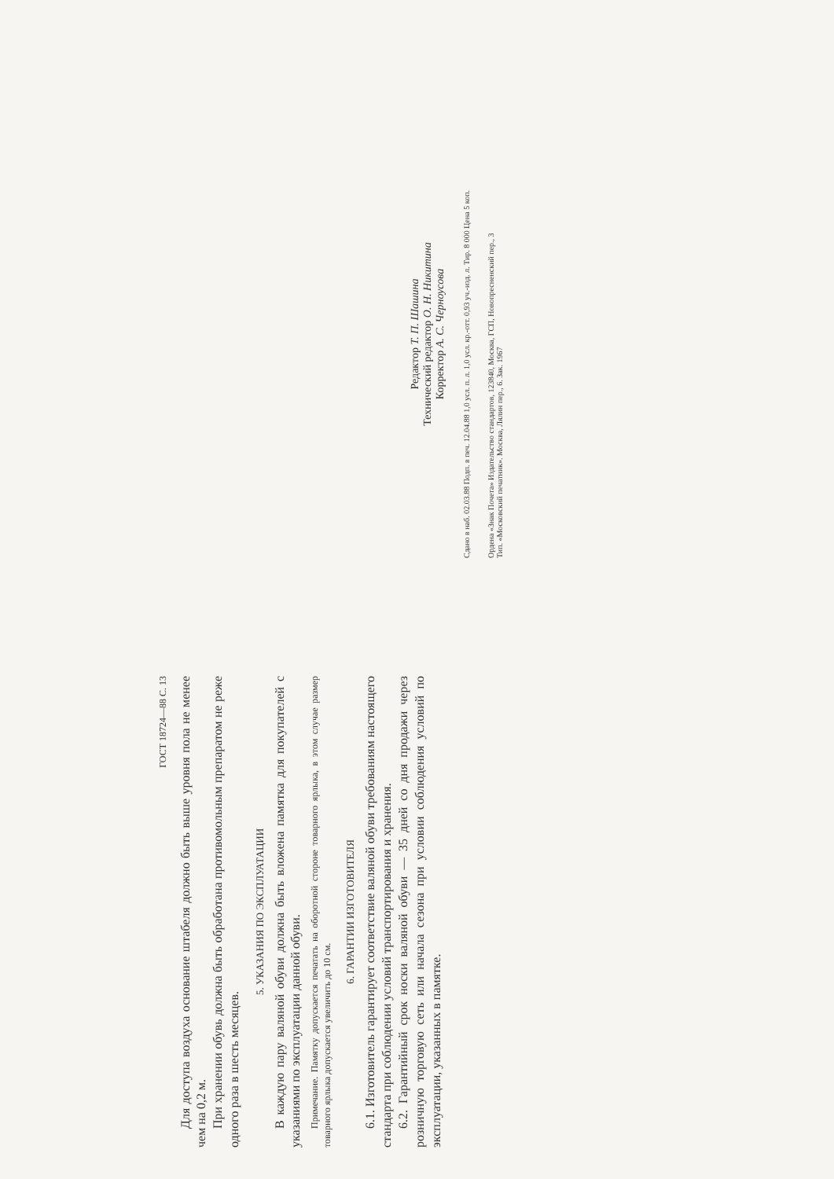ГОСТ 18724—88 С. 13
Для доступа воздуха основание штабеля должно быть выше уровня пола не менее чем на 0,2 м.
При хранении обувь должна быть обработана противомольным препаратом не реже одного раза в шесть месяцев.
5. УКАЗАНИЯ ПО ЭКСПЛУАТАЦИИ
В каждую пару валяной обуви должна быть вложена памятка для покупателей с указаниями по эксплуатации данной обуви.
Примечание. Памятку допускается печатать на оборотной стороне товарного ярлыка, в этом случае размер товарного ярлыка допускается увеличить до 10 см.
6. ГАРАНТИИ ИЗГОТОВИТЕЛЯ
6.1. Изготовитель гарантирует соответствие валяной обуви требованиям настоящего стандарта при соблюдении условий транспортирования и хранения.
6.2. Гарантийный срок носки валяной обуви — 35 дней со дня продажи через розничную торговую сеть или начала сезона при условии соблюдения условий по эксплуатации, указанных в памятке.
Редактор Т. П. Шашина
Технический редактор О. Н. Никитина
Корректор А. С. Черноусова
Сдано в наб. 02.03.88 Подп. в печ. 12.04.88 1,0 усл. п. л. 1,0 усл. кр.-отт. 0,93 уч.-изд. л. Тир. 8 000 Цена 5 коп.
Ордена «Знак Почета» Издательство стандартов, 123840, Москва, ГСП, Новопресненский пер., 3
Тип. «Московский печатник». Москва, Лялин пер., 6. Зак. 1967